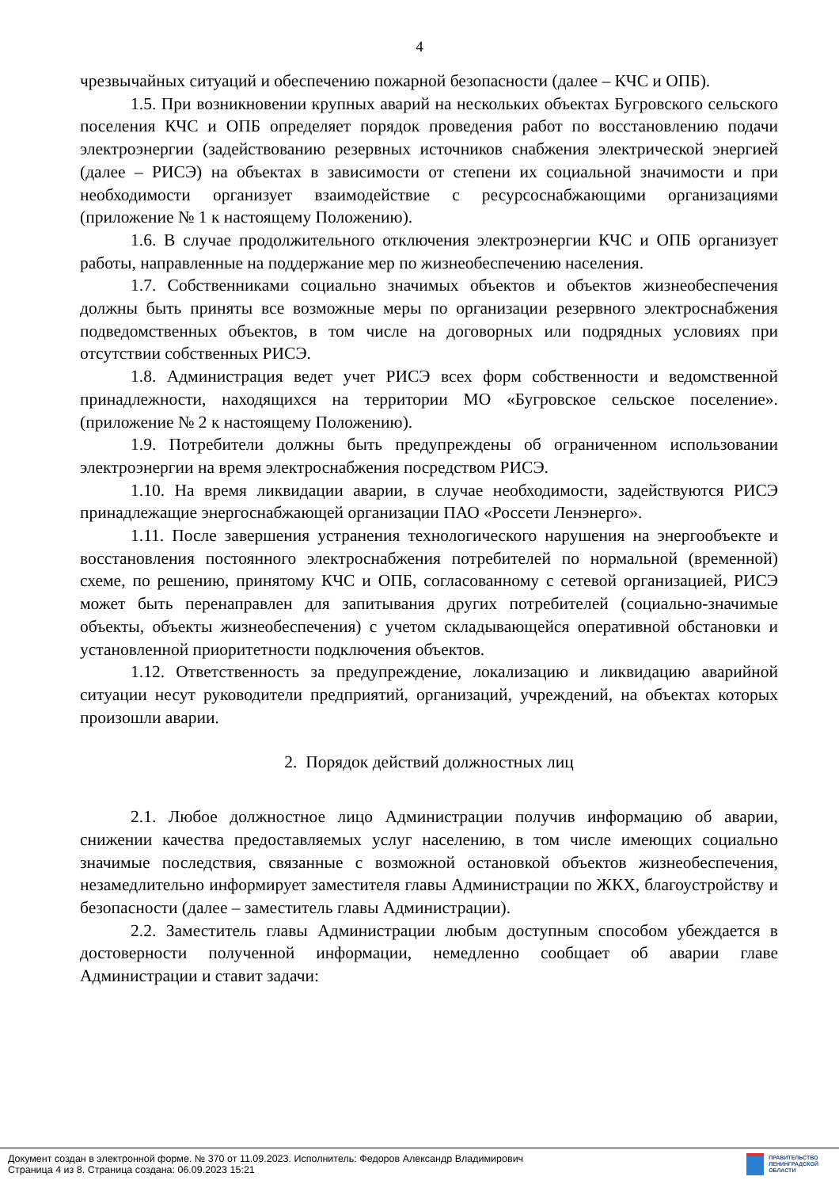4
чрезвычайных ситуаций и обеспечению пожарной безопасности (далее – КЧС и ОПБ).
1.5. При возникновении крупных аварий на нескольких объектах Бугровского сельского поселения КЧС и ОПБ определяет порядок проведения работ по восстановлению подачи электроэнергии (задействованию резервных источников снабжения электрической энергией (далее – РИСЭ) на объектах в зависимости от степени их социальной значимости и при необходимости организует взаимодействие с ресурсоснабжающими организациями (приложение № 1 к настоящему Положению).
1.6. В случае продолжительного отключения электроэнергии КЧС и ОПБ организует работы, направленные на поддержание мер по жизнеобеспечению населения.
1.7. Собственниками социально значимых объектов и объектов жизнеобеспечения должны быть приняты все возможные меры по организации резервного электроснабжения подведомственных объектов, в том числе на договорных или подрядных условиях при отсутствии собственных РИСЭ.
1.8. Администрация ведет учет РИСЭ всех форм собственности и ведомственной принадлежности, находящихся на территории МО «Бугровское сельское поселение». (приложение № 2 к настоящему Положению).
1.9. Потребители должны быть предупреждены об ограниченном использовании электроэнергии на время электроснабжения посредством РИСЭ.
1.10. На время ликвидации аварии, в случае необходимости, задействуются РИСЭ принадлежащие энергоснабжающей организации ПАО «Россети Ленэнерго».
1.11. После завершения устранения технологического нарушения на энергообъекте и восстановления постоянного электроснабжения потребителей по нормальной (временной) схеме, по решению, принятому КЧС и ОПБ, согласованному с сетевой организацией, РИСЭ может быть перенаправлен для запитывания других потребителей (социально-значимые объекты, объекты жизнеобеспечения) с учетом складывающейся оперативной обстановки и установленной приоритетности подключения объектов.
1.12. Ответственность за предупреждение, локализацию и ликвидацию аварийной ситуации несут руководители предприятий, организаций, учреждений, на объектах которых произошли аварии.
2. Порядок действий должностных лиц
2.1. Любое должностное лицо Администрации получив информацию об аварии, снижении качества предоставляемых услуг населению, в том числе имеющих социально значимые последствия, связанные с возможной остановкой объектов жизнеобеспечения, незамедлительно информирует заместителя главы Администрации по ЖКХ, благоустройству и безопасности (далее – заместитель главы Администрации).
2.2. Заместитель главы Администрации любым доступным способом убеждается в достоверности полученной информации, немедленно сообщает об аварии главе Администрации и ставит задачи:
Документ создан в электронной форме. № 370 от 11.09.2023. Исполнитель: Федоров Александр Владимирович
Страница 4 из 8. Страница создана: 06.09.2023 15:21
ПРАВИТЕЛЬСТВО
ЛЕНИНГРАДСКОЙ
ОБЛАСТИ